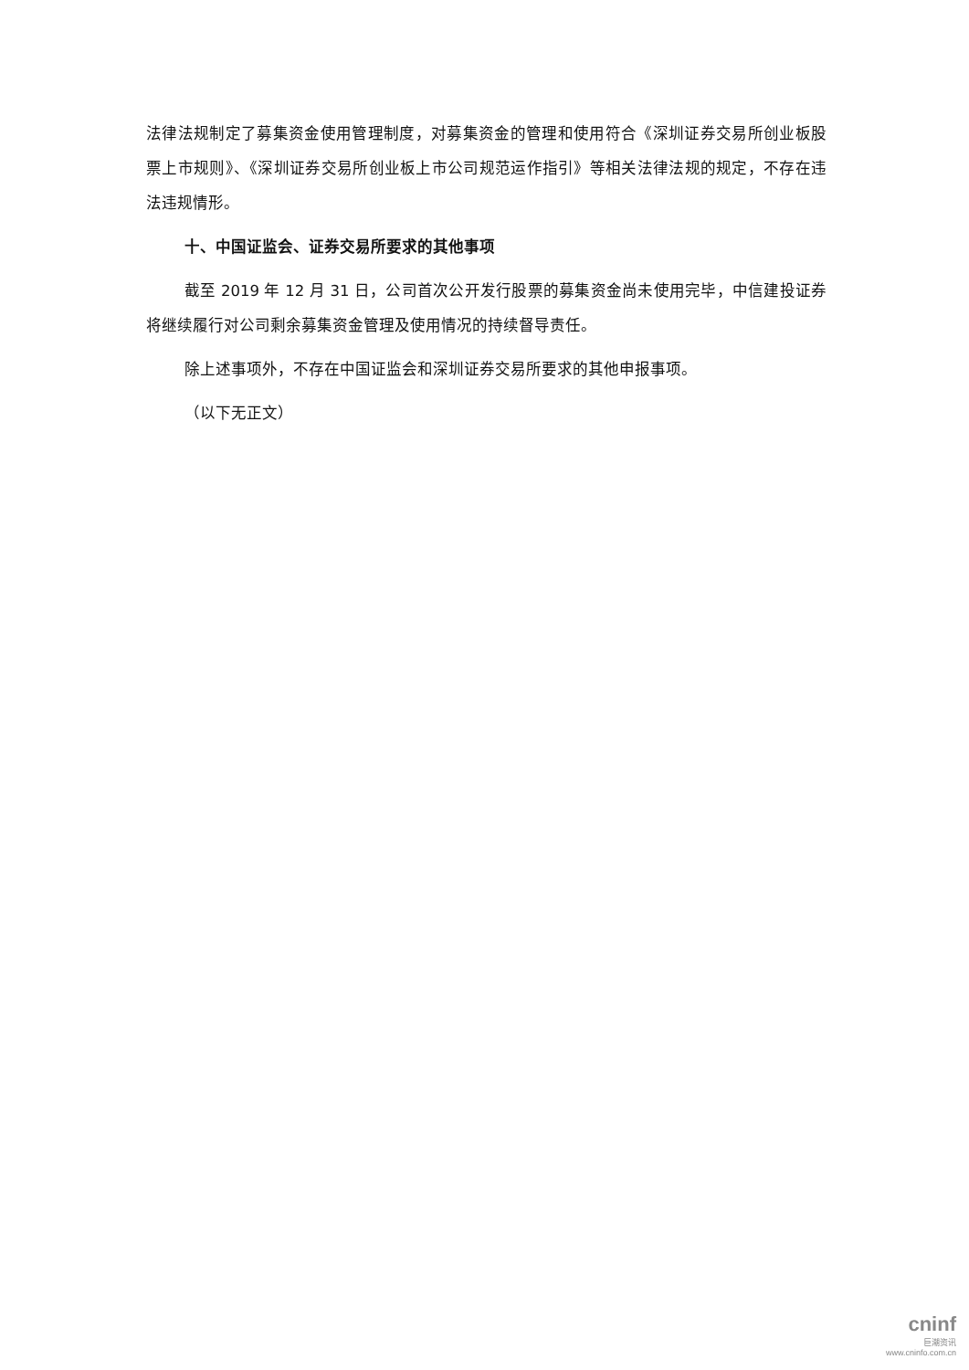法律法规制定了募集资金使用管理制度，对募集资金的管理和使用符合《深圳证券交易所创业板股票上市规则》、《深圳证券交易所创业板上市公司规范运作指引》等相关法律法规的规定，不存在违法违规情形。
十、中国证监会、证券交易所要求的其他事项
截至 2019 年 12 月 31 日，公司首次公开发行股票的募集资金尚未使用完毕，中信建投证券将继续履行对公司剩余募集资金管理及使用情况的持续督导责任。
除上述事项外，不存在中国证监会和深圳证券交易所要求的其他申报事项。
（以下无正文）
cninf
巨潮资讯
www.cninfo.com.cn